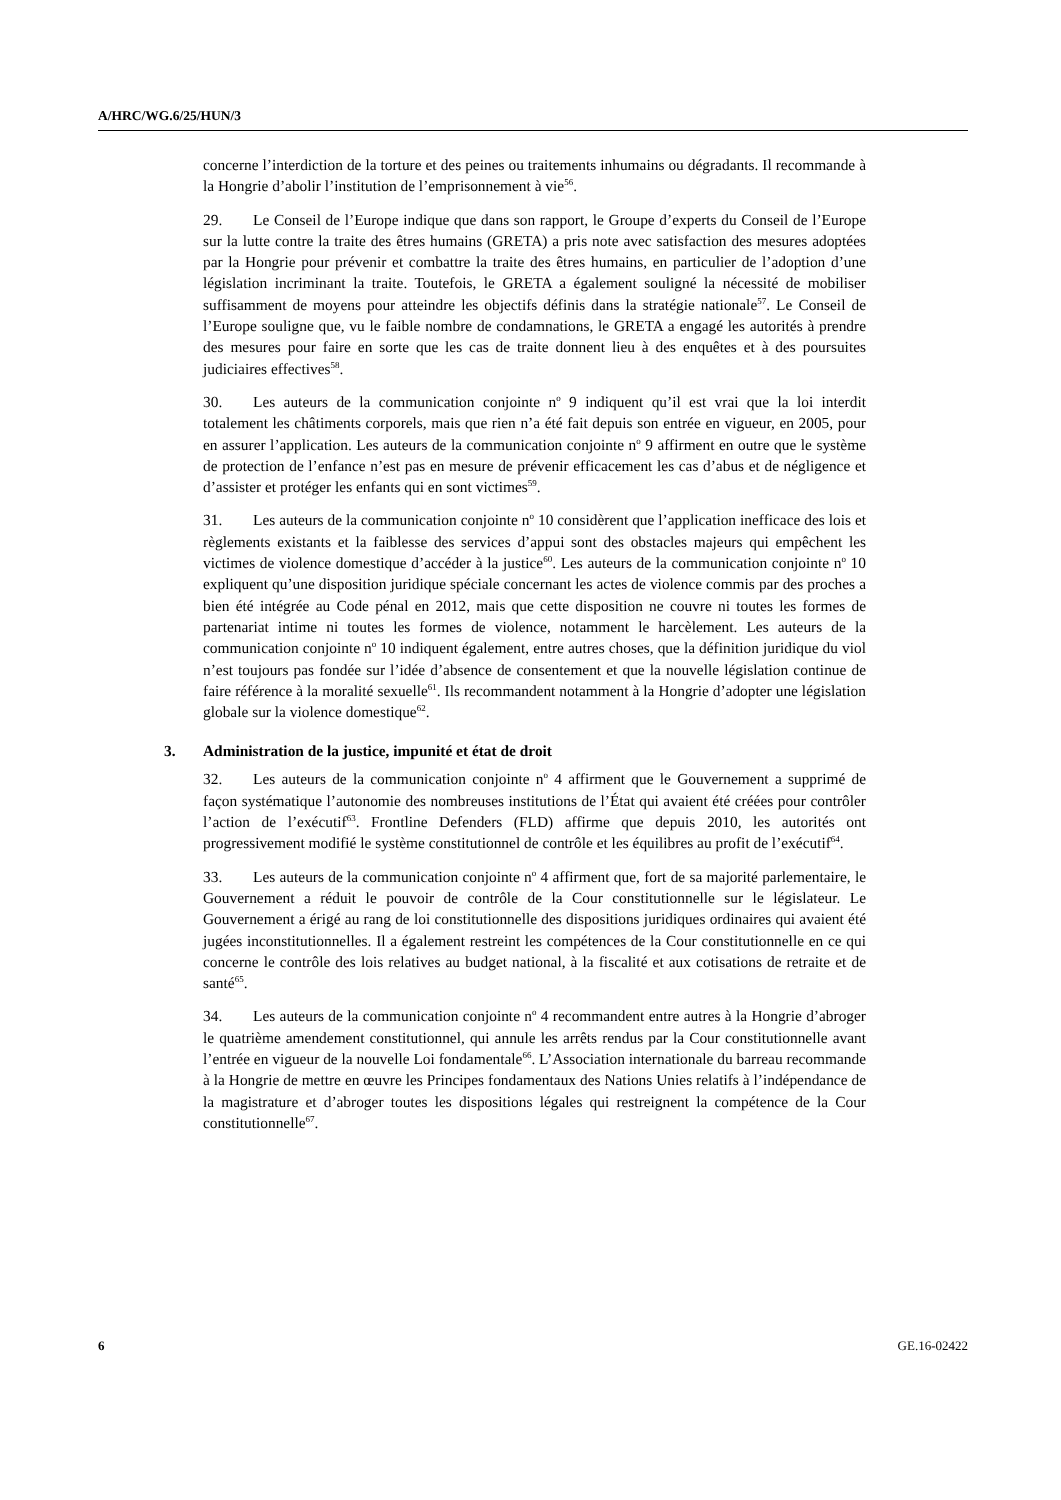A/HRC/WG.6/25/HUN/3
concerne l’interdiction de la torture et des peines ou traitements inhumains ou dégradants. Il recommande à la Hongrie d’abolir l’institution de l’emprisonnement à vie<sup>56</sup>.
29. Le Conseil de l’Europe indique que dans son rapport, le Groupe d’experts du Conseil de l’Europe sur la lutte contre la traite des êtres humains (GRETA) a pris note avec satisfaction des mesures adoptées par la Hongrie pour prévenir et combattre la traite des êtres humains, en particulier de l’adoption d’une législation incriminant la traite. Toutefois, le GRETA a également souligné la nécessité de mobiliser suffisamment de moyens pour atteindre les objectifs définis dans la stratégie nationale<sup>57</sup>. Le Conseil de l’Europe souligne que, vu le faible nombre de condamnations, le GRETA a engagé les autorités à prendre des mesures pour faire en sorte que les cas de traite donnent lieu à des enquêtes et à des poursuites judiciaires effectives<sup>58</sup>.
30. Les auteurs de la communication conjointe n<sup>o</sup> 9 indiquent qu’il est vrai que la loi interdit totalement les châtiments corporels, mais que rien n’a été fait depuis son entrée en vigueur, en 2005, pour en assurer l’application. Les auteurs de la communication conjointe n<sup>o</sup> 9 affirment en outre que le système de protection de l’enfance n’est pas en mesure de prévenir efficacement les cas d’abus et de négligence et d’assister et protéger les enfants qui en sont victimes<sup>59</sup>.
31. Les auteurs de la communication conjointe n<sup>o</sup> 10 considèrent que l’application inefficace des lois et règlements existants et la faiblesse des services d’appui sont des obstacles majeurs qui empêchent les victimes de violence domestique d’accéder à la justice<sup>60</sup>. Les auteurs de la communication conjointe n<sup>o</sup> 10 expliquent qu’une disposition juridique spéciale concernant les actes de violence commis par des proches a bien été intégrée au Code pénal en 2012, mais que cette disposition ne couvre ni toutes les formes de partenariat intime ni toutes les formes de violence, notamment le harcèlement. Les auteurs de la communication conjointe n<sup>o</sup> 10 indiquent également, entre autres choses, que la définition juridique du viol n’est toujours pas fondée sur l’idée d’absence de consentement et que la nouvelle législation continue de faire référence à la moralité sexuelle<sup>61</sup>. Ils recommandent notamment à la Hongrie d’adopter une législation globale sur la violence domestique<sup>62</sup>.
3. Administration de la justice, impunité et état de droit
32. Les auteurs de la communication conjointe n<sup>o</sup> 4 affirment que le Gouvernement a supprimé de façon systématique l’autonomie des nombreuses institutions de l’État qui avaient été créées pour contrôler l’action de l’exécutif<sup>63</sup>. Frontline Defenders (FLD) affirme que depuis 2010, les autorités ont progressivement modifié le système constitutionnel de contrôle et les équilibres au profit de l’exécutif<sup>64</sup>.
33. Les auteurs de la communication conjointe n<sup>o</sup> 4 affirment que, fort de sa majorité parlementaire, le Gouvernement a réduit le pouvoir de contrôle de la Cour constitutionnelle sur le législateur. Le Gouvernement a érigé au rang de loi constitutionnelle des dispositions juridiques ordinaires qui avaient été jugées inconstitutionnelles. Il a également restreint les compétences de la Cour constitutionnelle en ce qui concerne le contrôle des lois relatives au budget national, à la fiscalité et aux cotisations de retraite et de santé<sup>65</sup>.
34. Les auteurs de la communication conjointe n<sup>o</sup> 4 recommandent entre autres à la Hongrie d’abroger le quatrième amendement constitutionnel, qui annule les arrêts rendus par la Cour constitutionnelle avant l’entrée en vigueur de la nouvelle Loi fondamentale<sup>66</sup>. L’Association internationale du barreau recommande à la Hongrie de mettre en œuvre les Principes fondamentaux des Nations Unies relatifs à l’indépendance de la magistrature et d’abroger toutes les dispositions légales qui restreignent la compétence de la Cour constitutionnelle<sup>67</sup>.
6 GE.16-02422